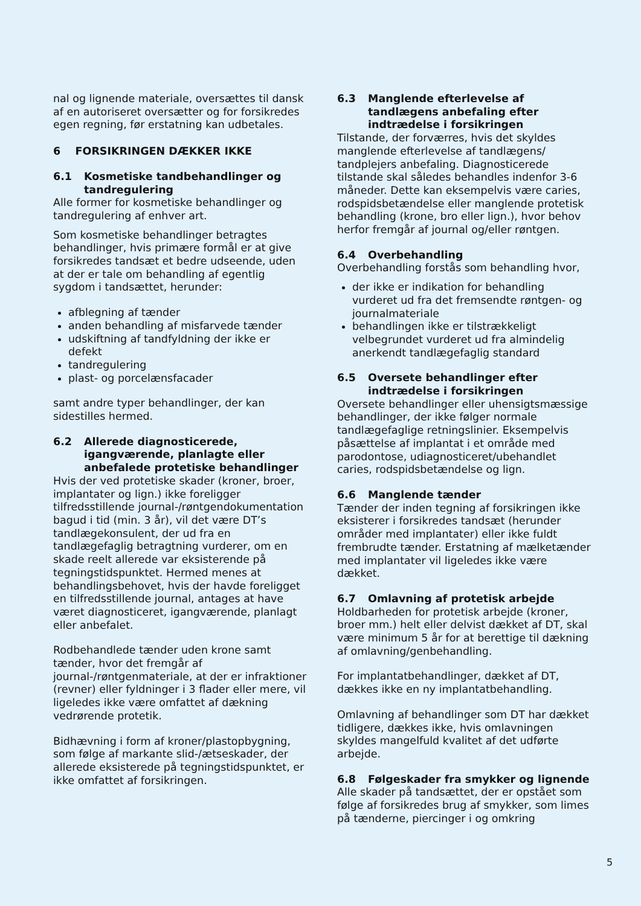nal og lignende materiale, oversættes til dansk af en autoriseret oversætter og for forsikredes egen regning, før erstatning kan udbetales.
6 FORSIKRINGEN DÆKKER IKKE
6.1 Kosmetiske tandbehandlinger og tandregulering
Alle former for kosmetiske behandlinger og tandregulering af enhver art.
Som kosmetiske behandlinger betragtes behandlinger, hvis primære formål er at give forsikredes tandsæt et bedre udseende, uden at der er tale om behandling af egentlig sygdom i tandsættet, herunder:
afblegning af tænder
anden behandling af misfarvede tænder
udskiftning af tandfyldning der ikke er defekt
tandregulering
plast- og porcelænsfacader
samt andre typer behandlinger, der kan sidestilles hermed.
6.2 Allerede diagnosticerede, igangværende, planlagte eller anbefalede protetiske behandlinger
Hvis der ved protetiske skader (kroner, broer, implantater og lign.) ikke foreligger tilfredsstillende journal-/røntgendokumentation bagud i tid (min. 3 år), vil det være DT’s tandlægekonsulent, der ud fra en tandlægefaglig betragtning vurderer, om en skade reelt allerede var eksisterende på tegningstidspunktet. Hermed menes at behandlingsbehovet, hvis der havde foreligget en tilfredsstillende journal, antages at have været diagnosticeret, igangværende, planlagt eller anbefalet.
Rodbehandlede tænder uden krone samt tænder, hvor det fremgår af journal-/røntgenmateriale, at der er infraktioner (revner) eller fyldninger i 3 flader eller mere, vil ligeledes ikke være omfattet af dækning vedrørende protetik.
Bidhævning i form af kroner/plastopbygning, som følge af markante slid-/ætseskader, der allerede eksisterede på tegningstidspunktet, er ikke omfattet af forsikringen.
6.3 Manglende efterlevelse af tandlægens anbefaling efter indtrædelse i forsikringen
Tilstande, der forværres, hvis det skyldes manglende efterlevelse af tandlægens/ tandplejers anbefaling. Diagnosticerede tilstande skal således behandles indenfor 3-6 måneder. Dette kan eksempelvis være caries, rodspidsbetændelse eller manglende protetisk behandling (krone, bro eller lign.), hvor behov herfor fremgår af journal og/eller røntgen.
6.4 Overbehandling
Overbehandling forstås som behandling hvor,
der ikke er indikation for behandling vurderet ud fra det fremsendte røntgen- og journalmateriale
behandlingen ikke er tilstrækkeligt velbegrundet vurderet ud fra almindelig anerkendt tandlægefaglig standard
6.5 Oversete behandlinger efter indtrædelse i forsikringen
Oversete behandlinger eller uhensigtsmæssige behandlinger, der ikke følger normale tandlægefaglige retningslinier. Eksempelvis påsættelse af implantat i et område med parodontose, udiagnosticeret/ubehandlet caries, rodspidsbetændelse og lign.
6.6 Manglende tænder
Tænder der inden tegning af forsikringen ikke eksisterer i forsikredes tandsæt (herunder områder med implantater) eller ikke fuldt frembrudte tænder. Erstatning af mælketænder med implantater vil ligeledes ikke være dækket.
6.7 Omlavning af protetisk arbejde
Holdbarheden for protetisk arbejde (kroner, broer mm.) helt eller delvist dækket af DT, skal være minimum 5 år for at berettige til dækning af omlavning/genbehandling.
For implantatbehandlinger, dækket af DT, dækkes ikke en ny implantatbehandling.
Omlavning af behandlinger som DT har dækket tidligere, dækkes ikke, hvis omlavningen skyldes mangelfuld kvalitet af det udførte arbejde.
6.8 Følgeskader fra smykker og lignende
Alle skader på tandsættet, der er opstået som følge af forsikredes brug af smykker, som limes på tænderne, piercinger i og omkring
5